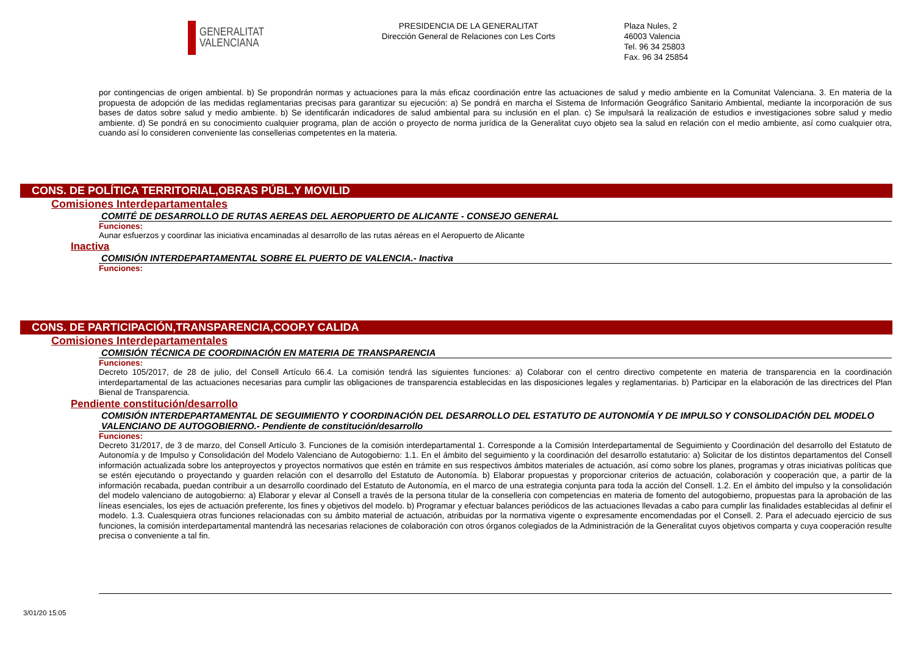GENERALITAT
VALENCIANA
PRESIDENCIA DE LA GENERALITAT
Dirección General de Relaciones con Les Corts
Plaza Nules, 2
46003 Valencia
Tel. 96 34 25803
Fax. 96 34 25854
por contingencias de origen ambiental. b) Se propondrán normas y actuaciones para la más eficaz coordinación entre las actuaciones de salud y medio ambiente en la Comunitat Valenciana. 3. En materia de la propuesta de adopción de las medidas reglamentarias precisas para garantizar su ejecución: a) Se pondrá en marcha el Sistema de Información Geográfico Sanitario Ambiental, mediante la incorporación de sus bases de datos sobre salud y medio ambiente. b) Se identificarán indicadores de salud ambiental para su inclusión en el plan. c) Se impulsará la realización de estudios e investigaciones sobre salud y medio ambiente. d) Se pondrá en su conocimiento cualquier programa, plan de acción o proyecto de norma jurídica de la Generalitat cuyo objeto sea la salud en relación con el medio ambiente, así como cualquier otra, cuando así lo consideren conveniente las consellerias competentes en la materia.
CONS. DE POLÍTICA TERRITORIAL,OBRAS PÚBL.Y MOVILID
Comisiones Interdepartamentales
COMITÉ DE DESARROLLO DE RUTAS AEREAS DEL AEROPUERTO DE ALICANTE - CONSEJO GENERAL
Funciones:
Aunar esfuerzos y coordinar las iniciativa encaminadas al desarrollo de las rutas aéreas en el Aeropuerto de Alicante
Inactiva
COMISIÓN INTERDEPARTAMENTAL SOBRE EL PUERTO DE VALENCIA.- Inactiva
Funciones:
CONS. DE PARTICIPACIÓN,TRANSPARENCIA,COOP.Y CALIDA
Comisiones Interdepartamentales
COMISIÓN TÉCNICA DE COORDINACIÓN EN MATERIA DE TRANSPARENCIA
Funciones:
Decreto 105/2017, de 28 de julio, del Consell Artículo 66.4. La comisión tendrá las siguientes funciones: a) Colaborar con el centro directivo competente en materia de transparencia en la coordinación interdepartamental de las actuaciones necesarias para cumplir las obligaciones de transparencia establecidas en las disposiciones legales y reglamentarias. b) Participar en la elaboración de las directrices del Plan Bienal de Transparencia.
Pendiente constitución/desarrollo
COMISIÓN INTERDEPARTAMENTAL DE SEGUIMIENTO Y COORDINACIÓN DEL DESARROLLO DEL ESTATUTO DE AUTONOMÍA Y DE IMPULSO Y CONSOLIDACIÓN DEL MODELO VALENCIANO DE AUTOGOBIERNO.- Pendiente de constitución/desarrollo
Funciones:
Decreto 31/2017, de 3 de marzo, del Consell Artículo 3. Funciones de la comisión interdepartamental 1. Corresponde a la Comisión Interdepartamental de Seguimiento y Coordinación del desarrollo del Estatuto de Autonomía y de Impulso y Consolidación del Modelo Valenciano de Autogobierno: 1.1. En el ámbito del seguimiento y la coordinación del desarrollo estatutario: a) Solicitar de los distintos departamentos del Consell información actualizada sobre los anteproyectos y proyectos normativos que estén en trámite en sus respectivos ámbitos materiales de actuación, así como sobre los planes, programas y otras iniciativas políticas que se estén ejecutando o proyectando y guarden relación con el desarrollo del Estatuto de Autonomía. b) Elaborar propuestas y proporcionar criterios de actuación, colaboración y cooperación que, a partir de la información recabada, puedan contribuir a un desarrollo coordinado del Estatuto de Autonomía, en el marco de una estrategia conjunta para toda la acción del Consell. 1.2. En el ámbito del impulso y la consolidación del modelo valenciano de autogobierno: a) Elaborar y elevar al Consell a través de la persona titular de la conselleria con competencias en materia de fomento del autogobierno, propuestas para la aprobación de las líneas esenciales, los ejes de actuación preferente, los fines y objetivos del modelo. b) Programar y efectuar balances periódicos de las actuaciones llevadas a cabo para cumplir las finalidades establecidas al definir el modelo. 1.3. Cualesquiera otras funciones relacionadas con su ámbito material de actuación, atribuidas por la normativa vigente o expresamente encomendadas por el Consell. 2. Para el adecuado ejercicio de sus funciones, la comisión interdepartamental mantendrá las necesarias relaciones de colaboración con otros órganos colegiados de la Administración de la Generalitat cuyos objetivos comparta y cuya cooperación resulte precisa o conveniente a tal fin.
3/01/20 15:05